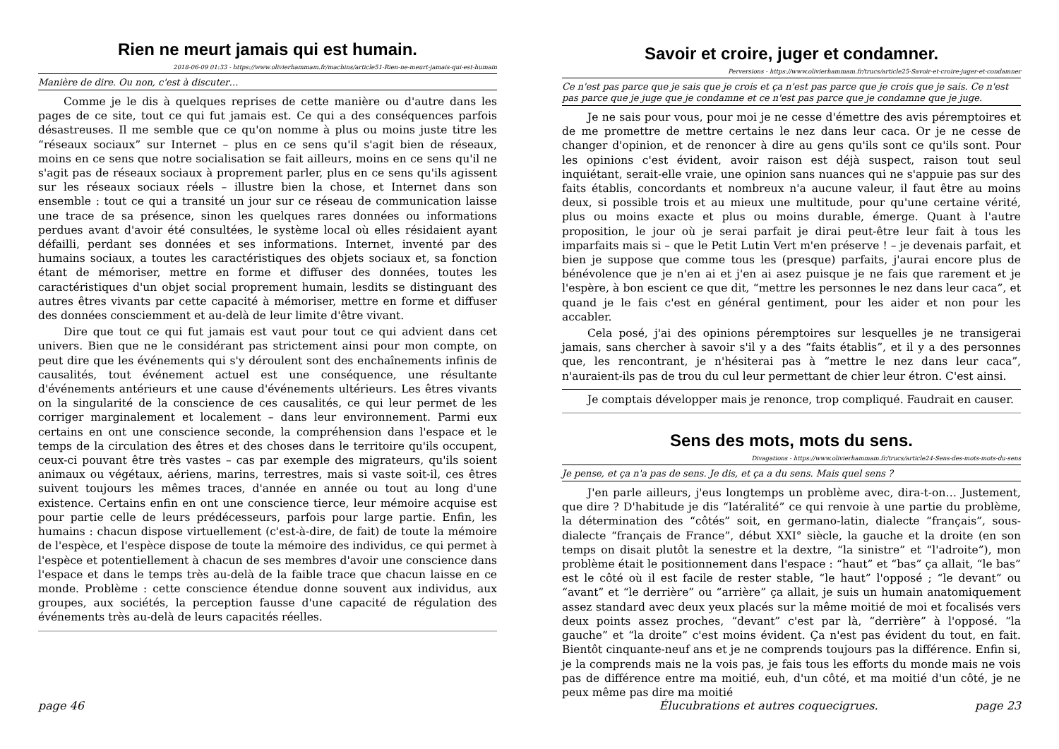Rien ne meurt jamais qui est humain.
2018-06-09 01:33 - https://www.olivierhammam.fr/machins/article51-Rien-ne-meurt-jamais-qui-est-humain
Manière de dire. Ou non, c'est à discuter…
Comme je le dis à quelques reprises de cette manière ou d'autre dans les pages de ce site, tout ce qui fut jamais est. Ce qui a des conséquences parfois désastreuses. Il me semble que ce qu'on nomme à plus ou moins juste titre les “réseaux sociaux” sur Internet – plus en ce sens qu'il s'agit bien de réseaux, moins en ce sens que notre socialisation se fait ailleurs, moins en ce sens qu'il ne s'agit pas de réseaux sociaux à proprement parler, plus en ce sens qu'ils agissent sur les réseaux sociaux réels – illustre bien la chose, et Internet dans son ensemble : tout ce qui a transité un jour sur ce réseau de communication laisse une trace de sa présence, sinon les quelques rares données ou informations perdues avant d'avoir été consultées, le système local où elles résidaient ayant défailli, perdant ses données et ses informations. Internet, inventé par des humains sociaux, a toutes les caractéristiques des objets sociaux et, sa fonction étant de mémoriser, mettre en forme et diffuser des données, toutes les caractéristiques d'un objet social proprement humain, lesdits se distinguant des autres êtres vivants par cette capacité à mémoriser, mettre en forme et diffuser des données consciemment et au-delà de leur limite d'être vivant.
Dire que tout ce qui fut jamais est vaut pour tout ce qui advient dans cet univers. Bien que ne le considérant pas strictement ainsi pour mon compte, on peut dire que les événements qui s'y déroulent sont des enchaînements infinis de causalités, tout événement actuel est une conséquence, une résultante d'événements antérieurs et une cause d'événements ultérieurs. Les êtres vivants on la singularité de la conscience de ces causalités, ce qui leur permet de les corriger marginalement et localement – dans leur environnement. Parmi eux certains en ont une conscience seconde, la compréhension dans l'espace et le temps de la circulation des êtres et des choses dans le territoire qu'ils occupent, ceux-ci pouvant être très vastes – cas par exemple des migrateurs, qu'ils soient animaux ou végétaux, aériens, marins, terrestres, mais si vaste soit-il, ces êtres suivent toujours les mêmes traces, d'année en année ou tout au long d'une existence. Certains enfin en ont une conscience tierce, leur mémoire acquise est pour partie celle de leurs prédécesseurs, parfois pour large partie. Enfin, les humains : chacun dispose virtuellement (c'est-à-dire, de fait) de toute la mémoire de l'espèce, et l'espèce dispose de toute la mémoire des individus, ce qui permet à l'espèce et potentiellement à chacun de ses membres d'avoir une conscience dans l'espace et dans le temps très au-delà de la faible trace que chacun laisse en ce monde. Problème : cette conscience étendue donne souvent aux individus, aux groupes, aux sociétés, la perception fausse d'une capacité de régulation des événements très au-delà de leurs capacités réelles.
page 46
Savoir et croire, juger et condamner.
Perversions - https://www.olivierhammam.fr/trucs/article25-Savoir-et-croire-juger-et-condamner
Ce n'est pas parce que je sais que je crois et ça n'est pas parce que je crois que je sais. Ce n'est pas parce que je juge que je condamne et ce n'est pas parce que je condamne que je juge.
Je ne sais pour vous, pour moi je ne cesse d'émettre des avis péremptoires et de me promettre de mettre certains le nez dans leur caca. Or je ne cesse de changer d'opinion, et de renoncer à dire au gens qu'ils sont ce qu'ils sont. Pour les opinions c'est évident, avoir raison est déjà suspect, raison tout seul inquiétant, serait-elle vraie, une opinion sans nuances qui ne s'appuie pas sur des faits établis, concordants et nombreux n'a aucune valeur, il faut être au moins deux, si possible trois et au mieux une multitude, pour qu'une certaine vérité, plus ou moins exacte et plus ou moins durable, émerge. Quant à l'autre proposition, le jour où je serai parfait je dirai peut-être leur fait à tous les imparfaits mais si – que le Petit Lutin Vert m'en préserve ! – je devenais parfait, et bien je suppose que comme tous les (presque) parfaits, j'aurai encore plus de bénévolence que je n'en ai et j'en ai asez puisque je ne fais que rarement et je l'espère, à bon escient ce que dit, “mettre les personnes le nez dans leur caca”, et quand je le fais c'est en général gentiment, pour les aider et non pour les accabler.
Cela posé, j'ai des opinions péremptoires sur lesquelles je ne transigerai jamais, sans chercher à savoir s'il y a des “faits établis”, et il y a des personnes que, les rencontrant, je n'hésiterai pas à “mettre le nez dans leur caca”, n'auraient-ils pas de trou du cul leur permettant de chier leur étron. C'est ainsi.
Je comptais développer mais je renonce, trop compliqué. Faudrait en causer.
Sens des mots, mots du sens.
Divagations - https://www.olivierhammam.fr/trucs/article24-Sens-des-mots-mots-du-sens
Je pense, et ça n'a pas de sens. Je dis, et ça a du sens. Mais quel sens ?
J'en parle ailleurs, j'eus longtemps un problème avec, dira-t-on… Justement, que dire ? D'habitude je dis “latéralité” ce qui renvoie à une partie du problème, la détermination des “côtés” soit, en germano-latin, dialecte “français”, sous-dialecte “français de France”, début XXI° siècle, la gauche et la droite (en son temps on disait plutôt la senestre et la dextre, “la sinistre” et “l'adroite”), mon problème était le positionnement dans l'espace : “haut” et “bas” ça allait, “le bas” est le côté où il est facile de rester stable, “le haut” l'opposé ; “le devant” ou “avant” et “le derrière” ou “arrière” ça allait, je suis un humain anatomiquement assez standard avec deux yeux placés sur la même moitié de moi et focalisés vers deux points assez proches, “devant” c'est par là, “derrière” à l'opposé. “la gauche” et “la droite” c'est moins évident. Ça n'est pas évident du tout, en fait. Bientôt cinquante-neuf ans et je ne comprends toujours pas la différence. Enfin si, je la comprends mais ne la vois pas, je fais tous les efforts du monde mais ne vois pas de différence entre ma moitié, euh, d'un côté, et ma moitié d'un côté, je ne peux même pas dire ma moitié
Élucubrations et autres coquecigrues. page 23